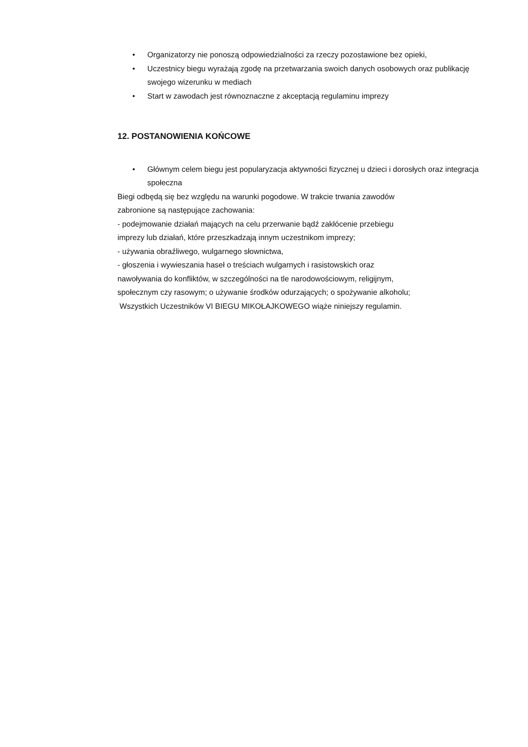• Organizatorzy nie ponoszą odpowiedzialności za rzeczy pozostawione bez opieki,
• Uczestnicy biegu wyrażają zgodę na przetwarzania swoich danych osobowych oraz publikację swojego wizerunku w mediach
• Start w zawodach jest równoznaczne z akceptacją regulaminu imprezy
12. POSTANOWIENIA KOŃCOWE
• Głównym celem biegu jest popularyzacja aktywności fizycznej u dzieci i dorosłych oraz integracja społeczna
Biegi odbędą się bez względu na warunki pogodowe. W trakcie trwania zawodów
zabronione są następujące zachowania:
- podejmowanie działań mających na celu przerwanie bądź zakłócenie przebiegu
imprezy lub działań, które przeszkadzają innym uczestnikom imprezy;
- używania obraźliwego, wulgarnego słownictwa,
- głoszenia i wywieszania haseł o treściach wulgarnych i rasistowskich oraz
nawoływania do konfliktów, w szczególności na tle narodowościowym, religijnym,
społecznym czy rasowym; o używanie środków odurzających; o spożywanie alkoholu;
Wszystkich Uczestników VI BIEGU MIKOŁAJKOWEGO wiąże niniejszy regulamin.